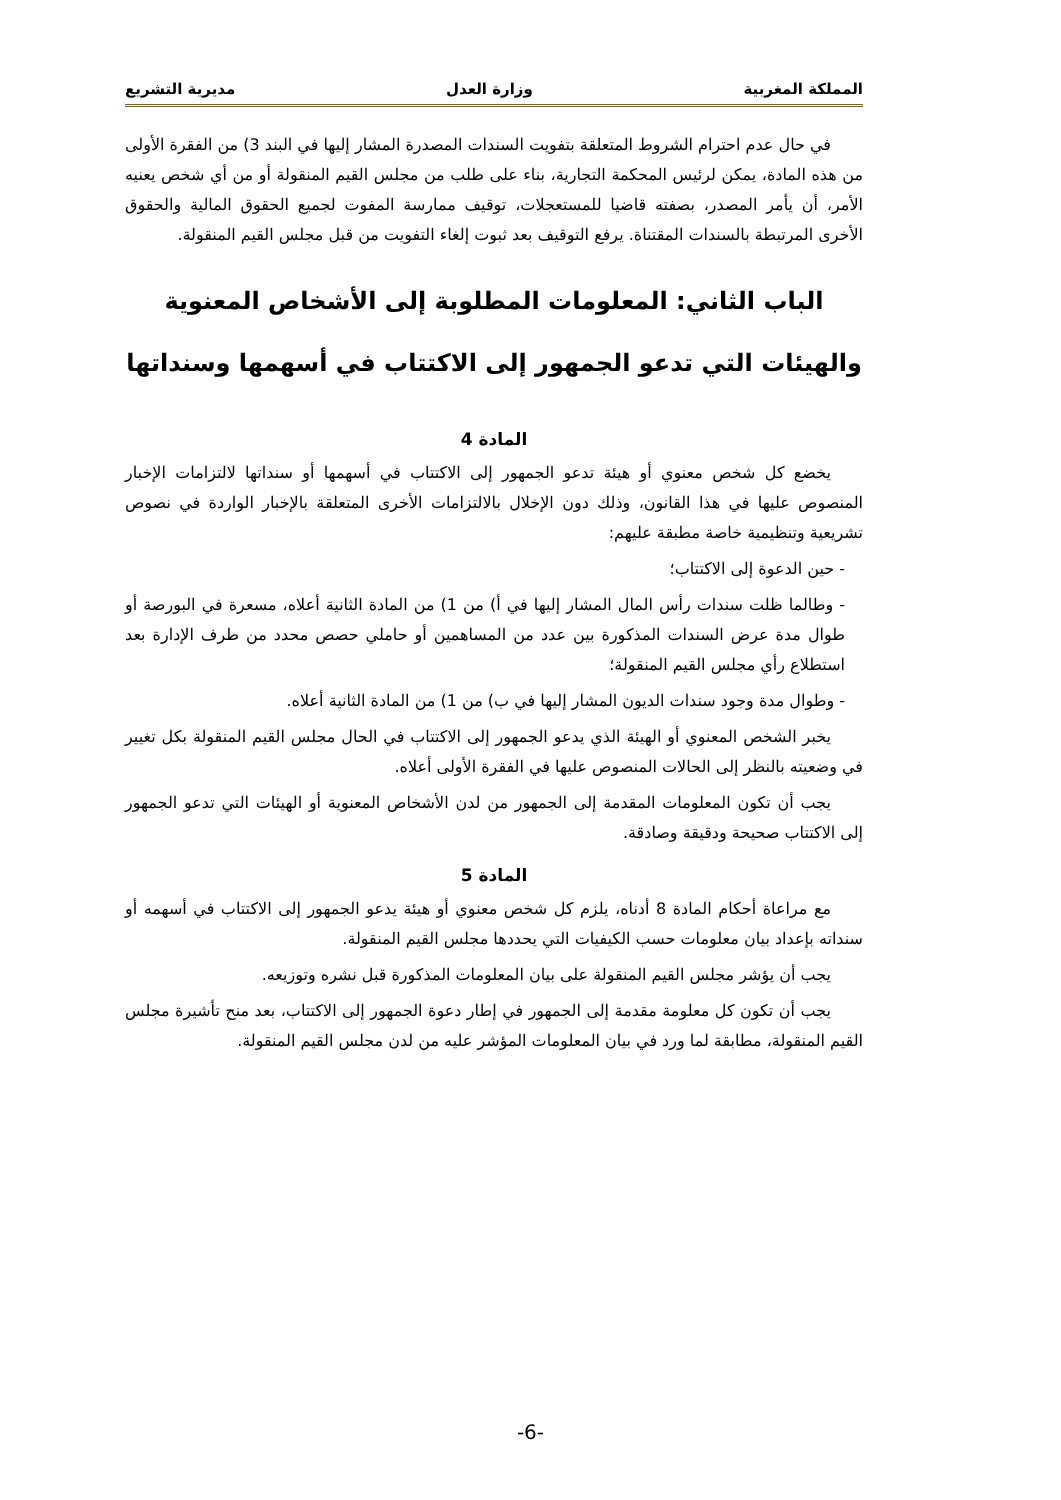المملكة المغربية وزارة العدل مديرية التشريع
في حال عدم احترام الشروط المتعلقة بتفويت السندات المصدرة المشار إليها في البند 3) من الفقرة الأولى من هذه المادة، يمكن لرئيس المحكمة التجارية، بناء على طلب من مجلس القيم المنقولة أو من أي شخص يعنيه الأمر، أن يأمر المصدر، بصفته قاضيا للمستعجلات، توقيف ممارسة المفوت لجميع الحقوق المالية والحقوق الأخرى المرتبطة بالسندات المقتناة. يرفع التوقيف بعد ثبوت إلغاء التفويت من قبل مجلس القيم المنقولة.
الباب الثاني: المعلومات المطلوبة إلى الأشخاص المعنوية والهيئات التي تدعو الجمهور إلى الاكتتاب في أسهمها وسنداتها
المادة 4
يخضع كل شخص معنوي أو هيئة تدعو الجمهور إلى الاكتتاب في أسهمها أو سنداتها لالتزامات الإخبار المنصوص عليها في هذا القانون، وذلك دون الإخلال بالالتزامات الأخرى المتعلقة بالإخبار الواردة في نصوص تشريعية وتنظيمية خاصة مطبقة عليهم:
- حين الدعوة إلى الاكتتاب؛
- وطالما ظلت سندات رأس المال المشار إليها في أ) من 1) من المادة الثانية أعلاه، مسعرة في البورصة أو طوال مدة عرض السندات المذكورة بين عدد من المساهمين أو حاملي حصص محدد من طرف الإدارة بعد استطلاع رأي مجلس القيم المنقولة؛
- وطوال مدة وجود سندات الديون المشار إليها في ب) من 1) من المادة الثانية أعلاه.
يخبر الشخص المعنوي أو الهيئة الذي يدعو الجمهور إلى الاكتتاب في الحال مجلس القيم المنقولة بكل تغيير في وضعيته بالنظر إلى الحالات المنصوص عليها في الفقرة الأولى أعلاه.
يجب أن تكون المعلومات المقدمة إلى الجمهور من لدن الأشخاص المعنوية أو الهيئات التي تدعو الجمهور إلى الاكتتاب صحيحة ودقيقة وصادقة.
المادة 5
مع مراعاة أحكام المادة 8 أدناه، يلزم كل شخص معنوي أو هيئة يدعو الجمهور إلى الاكتتاب في أسهمه أو سنداته بإعداد بيان معلومات حسب الكيفيات التي يحددها مجلس القيم المنقولة.
يجب أن يؤشر مجلس القيم المنقولة على بيان المعلومات المذكورة قبل نشره وتوزيعه.
يجب أن تكون كل معلومة مقدمة إلى الجمهور في إطار دعوة الجمهور إلى الاكتتاب، بعد منح تأشيرة مجلس القيم المنقولة، مطابقة لما ورد في بيان المعلومات المؤشر عليه من لدن مجلس القيم المنقولة.
-6-